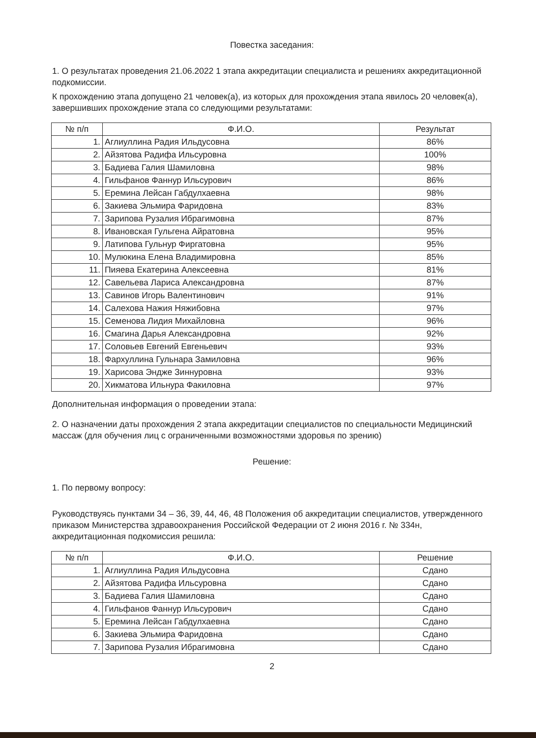Повестка заседания:
1. О результатах проведения 21.06.2022 1 этапа аккредитации специалиста и решениях аккредитационной подкомиссии.
К прохождению этапа допущено 21 человек(а), из которых для прохождения этапа явилось 20 человек(а), завершивших прохождение этапа со следующими результатами:
| № п/п | Ф.И.О. | Результат |
| --- | --- | --- |
| 1. | Аглиуллина Радия Ильдусовна | 86% |
| 2. | Айзятова Радифа Ильсуровна | 100% |
| 3. | Бадиева Галия Шамиловна | 98% |
| 4. | Гильфанов Фаннур Ильсурович | 86% |
| 5. | Еремина Лейсан Габдулхаевна | 98% |
| 6. | Закиева Эльмира Фаридовна | 83% |
| 7. | Зарипова Рузалия Ибрагимовна | 87% |
| 8. | Ивановская Гульгена Айратовна | 95% |
| 9. | Латипова Гульнур Фиргатовна | 95% |
| 10. | Мулюкина Елена Владимировна | 85% |
| 11. | Пияева Екатерина Алексеевна | 81% |
| 12. | Савельева Лариса Александровна | 87% |
| 13. | Савинов Игорь Валентинович | 91% |
| 14. | Салехова Нажия Няжибовна | 97% |
| 15. | Семенова Лидия Михайловна | 96% |
| 16. | Смагина Дарья Александровна | 92% |
| 17. | Соловьев Евгений Евгеньевич | 93% |
| 18. | Фархуллина Гульнара Замиловна | 96% |
| 19. | Харисова Эндже Зиннуровна | 93% |
| 20. | Хикматова Ильнура Факиловна | 97% |
Дополнительная информация о проведении этапа:
2. О назначении даты прохождения 2 этапа аккредитации специалистов по специальности Медицинский массаж (для обучения лиц с ограниченными возможностями здоровья по зрению)
Решение:
1. По первому вопросу:
Руководствуясь пунктами 34 – 36, 39, 44, 46, 48 Положения об аккредитации специалистов, утвержденного приказом Министерства здравоохранения Российской Федерации от 2 июня 2016 г. № 334н, аккредитационная подкомиссия решила:
| № п/п | Ф.И.О. | Решение |
| --- | --- | --- |
| 1. | Аглиуллина Радия Ильдусовна | Сдано |
| 2. | Айзятова Радифа Ильсуровна | Сдано |
| 3. | Бадиева Галия Шамиловна | Сдано |
| 4. | Гильфанов Фаннур Ильсурович | Сдано |
| 5. | Еремина Лейсан Габдулхаевна | Сдано |
| 6. | Закиева Эльмира Фаридовна | Сдано |
| 7. | Зарипова Рузалия Ибрагимовна | Сдано |
2